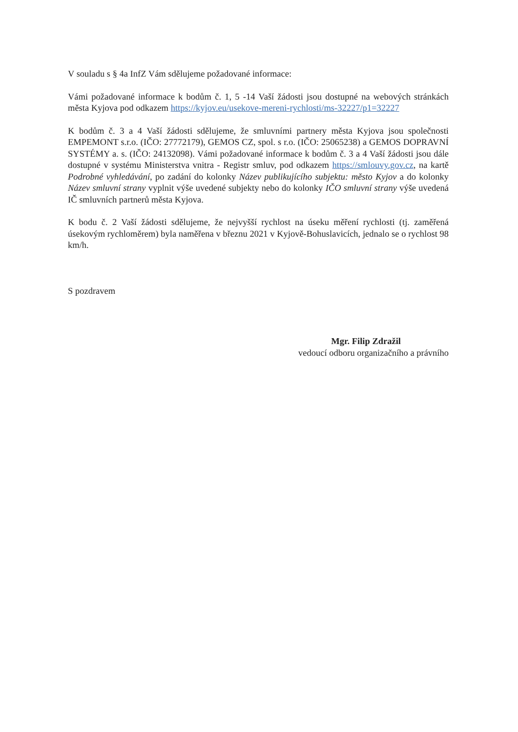V souladu s § 4a InfZ Vám sdělujeme požadované informace:
Vámi požadované informace k bodům č. 1, 5 -14 Vaší žádosti jsou dostupné na webových stránkách města Kyjova pod odkazem https://kyjov.eu/usekove-mereni-rychlosti/ms-32227/p1=32227
K bodům č. 3 a 4 Vaší žádosti sdělujeme, že smluvními partnery města Kyjova jsou společnosti EMPEMONT s.r.o. (IČO: 27772179), GEMOS CZ, spol. s r.o. (IČO: 25065238) a GEMOS DOPRAVNÍ SYSTÉMY a. s. (IČO: 24132098). Vámi požadované informace k bodům č. 3 a 4 Vaší žádosti jsou dále dostupné v systému Ministerstva vnitra - Registr smluv, pod odkazem https://smlouvy.gov.cz, na kartě Podrobné vyhledávání, po zadání do kolonky Název publikujícího subjektu: město Kyjov a do kolonky Název smluvní strany vyplnit výše uvedené subjekty nebo do kolonky IČO smluvní strany výše uvedená IČ smluvních partnerů města Kyjova.
K bodu č. 2 Vaší žádosti sdělujeme, že nejvyšší rychlost na úseku měření rychlosti (tj. zaměřená úsekovým rychloměrem) byla naměřena v březnu 2021 v Kyjově-Bohuslavicích, jednalo se o rychlost 98 km/h.
S pozdravem
Mgr. Filip Zdražil
vedoucí odboru organizačního a právního